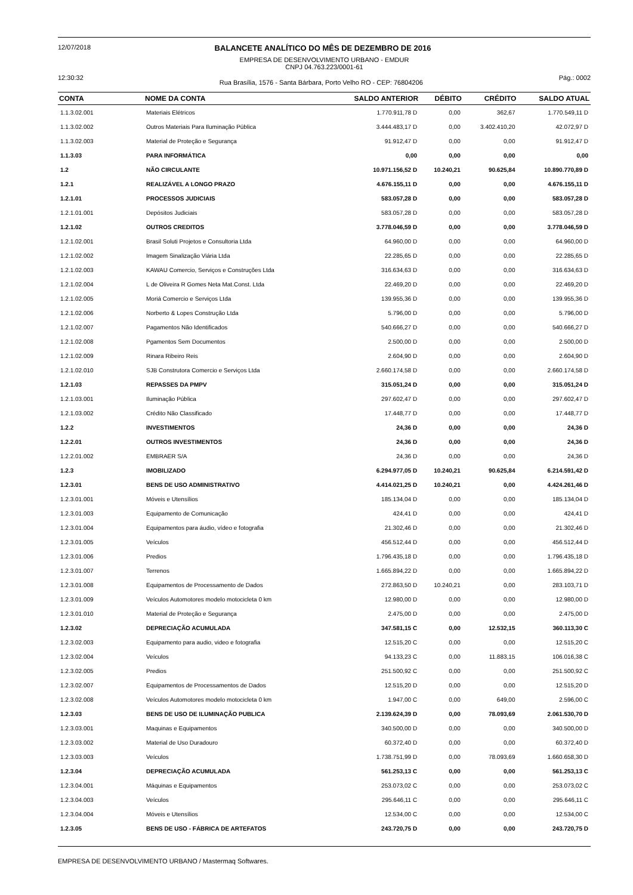12/07/2018 BALANCETE ANALÍTICO DO MÊS DE DEZEMBRO DE 2016
EMPRESA DE DESENVOLVIMENTO URBANO - EMDUR
CNPJ 04.763.223/0001-61
12:30:32 Rua Brasília, 1576 - Santa Bárbara, Porto Velho RO - CEP: 76804206 Pág.: 0002
| CONTA | NOME DA CONTA | SALDO ANTERIOR | DÉBITO | CRÉDITO | SALDO ATUAL |
| --- | --- | --- | --- | --- | --- |
| 1.1.3.02.001 | Materiais Elétricos | 1.770.911,78 D | 0,00 | 362,67 | 1.770.549,11 D |
| 1.1.3.02.002 | Outros Materiais Para Iluminação Pública | 3.444.483,17 D | 0,00 | 3.402.410,20 | 42.072,97 D |
| 1.1.3.02.003 | Material de Proteção e Segurança | 91.912,47 D | 0,00 | 0,00 | 91.912,47 D |
| 1.1.3.03 | PARA INFORMÁTICA | 0,00 | 0,00 | 0,00 | 0,00 |
| 1.2 | NÃO CIRCULANTE | 10.971.156,52 D | 10.240,21 | 90.625,84 | 10.890.770,89 D |
| 1.2.1 | REALIZÁVEL A LONGO PRAZO | 4.676.155,11 D | 0,00 | 0,00 | 4.676.155,11 D |
| 1.2.1.01 | PROCESSOS JUDICIAIS | 583.057,28 D | 0,00 | 0,00 | 583.057,28 D |
| 1.2.1.01.001 | Depósitos Judiciais | 583.057,28 D | 0,00 | 0,00 | 583.057,28 D |
| 1.2.1.02 | OUTROS CREDITOS | 3.778.046,59 D | 0,00 | 0,00 | 3.778.046,59 D |
| 1.2.1.02.001 | Brasil Soluti Projetos e Consultoria Ltda | 64.960,00 D | 0,00 | 0,00 | 64.960,00 D |
| 1.2.1.02.002 | Imagem Sinalização Viária Ltda | 22.285,65 D | 0,00 | 0,00 | 22.285,65 D |
| 1.2.1.02.003 | KAWAU Comercio, Serviços e Construções Ltda | 316.634,63 D | 0,00 | 0,00 | 316.634,63 D |
| 1.2.1.02.004 | L de Oliveira R Gomes Neta Mat.Const. Ltda | 22.469,20 D | 0,00 | 0,00 | 22.469,20 D |
| 1.2.1.02.005 | Moriá Comercio e Serviços Ltda | 139.955,36 D | 0,00 | 0,00 | 139.955,36 D |
| 1.2.1.02.006 | Norberto & Lopes Construção Ltda | 5.796,00 D | 0,00 | 0,00 | 5.796,00 D |
| 1.2.1.02.007 | Pagamentos Não Identificados | 540.666,27 D | 0,00 | 0,00 | 540.666,27 D |
| 1.2.1.02.008 | Pgamentos Sem Documentos | 2.500,00 D | 0,00 | 0,00 | 2.500,00 D |
| 1.2.1.02.009 | Rinara Ribeiro Reis | 2.604,90 D | 0,00 | 0,00 | 2.604,90 D |
| 1.2.1.02.010 | SJB Construtora Comercio e Serviços Ltda | 2.660.174,58 D | 0,00 | 0,00 | 2.660.174,58 D |
| 1.2.1.03 | REPASSES DA PMPV | 315.051,24 D | 0,00 | 0,00 | 315.051,24 D |
| 1.2.1.03.001 | Iluminação Pública | 297.602,47 D | 0,00 | 0,00 | 297.602,47 D |
| 1.2.1.03.002 | Crédito Não Classificado | 17.448,77 D | 0,00 | 0,00 | 17.448,77 D |
| 1.2.2 | INVESTIMENTOS | 24,36 D | 0,00 | 0,00 | 24,36 D |
| 1.2.2.01 | OUTROS INVESTIMENTOS | 24,36 D | 0,00 | 0,00 | 24,36 D |
| 1.2.2.01.002 | EMBRAER S/A | 24,36 D | 0,00 | 0,00 | 24,36 D |
| 1.2.3 | IMOBILIZADO | 6.294.977,05 D | 10.240,21 | 90.625,84 | 6.214.591,42 D |
| 1.2.3.01 | BENS DE USO ADMINISTRATIVO | 4.414.021,25 D | 10.240,21 | 0,00 | 4.424.261,46 D |
| 1.2.3.01.001 | Móveis e Utensílios | 185.134,04 D | 0,00 | 0,00 | 185.134,04 D |
| 1.2.3.01.003 | Equipamento de Comunicação | 424,41 D | 0,00 | 0,00 | 424,41 D |
| 1.2.3.01.004 | Equipamentos para áudio, vídeo e fotografia | 21.302,46 D | 0,00 | 0,00 | 21.302,46 D |
| 1.2.3.01.005 | Veículos | 456.512,44 D | 0,00 | 0,00 | 456.512,44 D |
| 1.2.3.01.006 | Predios | 1.796.435,18 D | 0,00 | 0,00 | 1.796.435,18 D |
| 1.2.3.01.007 | Terrenos | 1.665.894,22 D | 0,00 | 0,00 | 1.665.894,22 D |
| 1.2.3.01.008 | Equipamentos de Processamento de Dados | 272.863,50 D | 10.240,21 | 0,00 | 283.103,71 D |
| 1.2.3.01.009 | Veículos Automotores modelo motocicleta 0 km | 12.980,00 D | 0,00 | 0,00 | 12.980,00 D |
| 1.2.3.01.010 | Material de Proteção e Segurança | 2.475,00 D | 0,00 | 0,00 | 2.475,00 D |
| 1.2.3.02 | DEPRECIAÇÃO ACUMULADA | 347.581,15 C | 0,00 | 12.532,15 | 360.113,30 C |
| 1.2.3.02.003 | Equipamento para audio, video e fotografia | 12.515,20 C | 0,00 | 0,00 | 12.515,20 C |
| 1.2.3.02.004 | Veículos | 94.133,23 C | 0,00 | 11.883,15 | 106.016,38 C |
| 1.2.3.02.005 | Predios | 251.500,92 C | 0,00 | 0,00 | 251.500,92 C |
| 1.2.3.02.007 | Equipamentos de Processamentos de Dados | 12.515,20 D | 0,00 | 0,00 | 12.515,20 D |
| 1.2.3.02.008 | Veículos Automotores modelo motocicleta 0 km | 1.947,00 C | 0,00 | 649,00 | 2.596,00 C |
| 1.2.3.03 | BENS DE USO DE ILUMINAÇÃO PUBLICA | 2.139.624,39 D | 0,00 | 78.093,69 | 2.061.530,70 D |
| 1.2.3.03.001 | Maquinas e Equipamentos | 340.500,00 D | 0,00 | 0,00 | 340.500,00 D |
| 1.2.3.03.002 | Material de Uso Duradouro | 60.372,40 D | 0,00 | 0,00 | 60.372,40 D |
| 1.2.3.03.003 | Veículos | 1.738.751,99 D | 0,00 | 78.093,69 | 1.660.658,30 D |
| 1.2.3.04 | DEPRECIAÇÃO ACUMULADA | 561.253,13 C | 0,00 | 0,00 | 561.253,13 C |
| 1.2.3.04.001 | Máquinas e Equipamentos | 253.073,02 C | 0,00 | 0,00 | 253.073,02 C |
| 1.2.3.04.003 | Veículos | 295.646,11 C | 0,00 | 0,00 | 295.646,11 C |
| 1.2.3.04.004 | Móveis e Utensílios | 12.534,00 C | 0,00 | 0,00 | 12.534,00 C |
| 1.2.3.05 | BENS DE USO - FÁBRICA DE ARTEFATOS | 243.720,75 D | 0,00 | 0,00 | 243.720,75 D |
EMPRESA DE DESENVOLVIMENTO URBANO / Mastermaq Softwares.